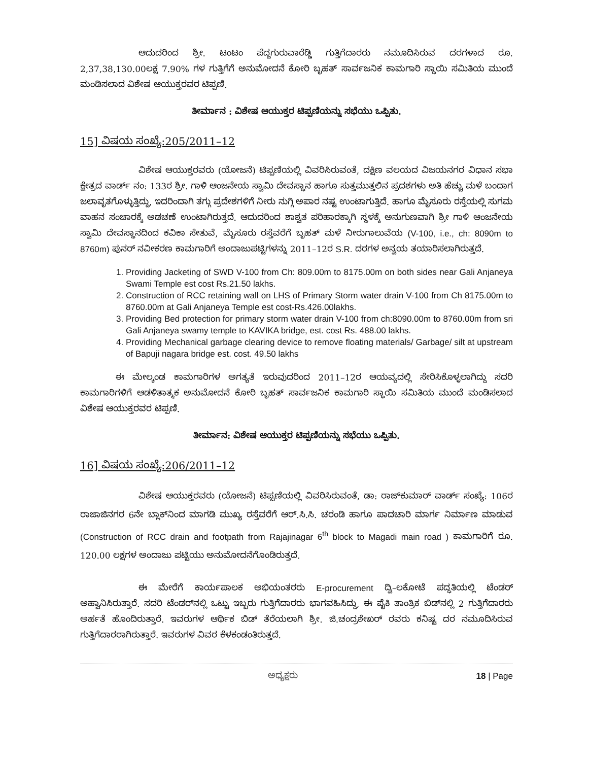ಆದುದರಿಂದ ಶ್ರೀ. ಟಂಟಂ ಪೆದ್ದಗುರುವಾರೆಡ್ಡಿ ಗುತ್ತಿಗೆದಾರರು ನಮೂದಿಸಿರುವ ದರಗಳಾದ ರೂ. 2,37,38,130.00ಲಕ್ಷ 7.90% ಗಳ ಗುತ್ತಿಗೆಗೆ ಅನುಮೋದನೆ ಕೋರಿ ಬೃಹತ್ ಸಾರ್ವಜನಿಕ ಕಾಮಗಾರಿ ಸ್ಥಾಯಿ ಸಮಿತಿಯ ಮುಂದೆ ಮಂಡಿಸಲಾದ ವಿಶೇಷ ಆಯುಕ್ತರವರ ಟಿಪ್ಪಣಿ.
ತೀರ್ಮಾನ : ವಿಶೇಷ ಆಯುಕ್ತರ ಟಿಪ್ಪಣಿಯನ್ನು ಸಭೆಯು ಒಪ್ಪಿತು.
15] ವಿಷಯ ಸಂಖ್ಯೆ:205/2011–12
ವಿಶೇಷ ಆಯುಕ್ತರವರು (ಯೋಜನೆ) ಟಿಪ್ಪಣಿಯಲ್ಲಿ ವಿವರಿಸಿರುವಂತೆ, ದಕ್ಷಿಣ ವಲಯದ ವಿಜಯನಗರ ವಿಧಾನ ಸಭಾ ಕ್ಷೇತ್ರದ ವಾರ್ಡ್ ನಂ: 133ರ ಶ್ರೀ. ಗಾಳಿ ಆಂಜನೇಯ ಸ್ವಾಮಿ ದೇವಸ್ಥಾನ ಹಾಗೂ ಸುತ್ತಮುತ್ತಲಿನ ಪ್ರದಶಗಳು ಅತಿ ಹೆಚ್ಚು ಮಳೆ ಬಂದಾಗ ಜಲಾವೃತಗೊಳ್ಳುತ್ತಿದ್ದು, ಇದರಿಂದಾಗಿ ತಗ್ಗು ಪ್ರದೇಶಗಳಿಗೆ ನೀರು ನುಗ್ಗಿ ಅಪಾರ ನಷ್ಟ ಉಂಟಾಗುತ್ತಿದೆ. ಹಾಗೂ ಮೈಸೂರು ರಸ್ತೆಯಲ್ಲಿ ಸುಗಮ ವಾಹನ ಸಂಚಾರಕ್ಕೆ ಅಡಚಣೆ ಉಂಟಾಗಿರುತ್ತದೆ. ಆದುದರಿಂದ ಶಾಶ್ವತ ಪರಿಹಾರಕ್ಕಾಗಿ ಸ್ಥಳಕ್ಕೆ ಅನುಗುಣವಾಗಿ ಶ್ರೀ ಗಾಳಿ ಆಂಜನೇಯ ಸ್ವಾಮಿ ದೇವಸ್ಥಾನದಿಂದ ಕವಿಕಾ ಸೇತುವೆ, ಮೈಸೂರು ರಸ್ತೆವರೆಗೆ ಬೃಹತ್ ಮಳೆ ನೀರುಗಾಲುವೆಯ (V-100, i.e., ch: 8090m to 8760m) ಪುನರ್ ನವೀಕರಣ ಕಾಮಗಾರಿಗೆ ಅಂದಾಜುಪಟ್ಟಿಗಳನ್ನು 2011–12ರ S.R. ದರಗಳ ಅನ್ವಯ ತಯಾರಿಸಲಾಗಿರುತ್ತದೆ.
1. Providing Jacketing of SWD V-100 from Ch: 809.00m to 8175.00m on both sides near Gali Anjaneya Swami Temple est cost Rs.21.50 lakhs.
2. Construction of RCC retaining wall on LHS of Primary Storm water drain V-100 from Ch 8175.00m to 8760.00m at Gali Anjaneya Temple est cost-Rs.426.00lakhs.
3. Providing Bed protection for primary storm water drain V-100 from ch:8090.00m to 8760.00m from sri Gali Anjaneya swamy temple to KAVIKA bridge, est. cost Rs. 488.00 lakhs.
4. Providing Mechanical garbage clearing device to remove floating materials/ Garbage/ silt at upstream of Bapuji nagara bridge est. cost. 49.50 lakhs
ಈ ಮೇಲ್ಕಂಡ ಕಾಮಗಾರಿಗಳ ಅಗತ್ಯತೆ ಇರುವುದರಿಂದ 2011–12ರ ಆಯವ್ಯದಲ್ಲಿ ಸೇರಿಸಿಕೊಳ್ಳಲಾಗಿದ್ದು ಸದರಿ ಕಾಮಗಾರಿಗಳಿಗೆ ಆಡಳಿತಾತ್ಮಕ ಅನುಮೋದನೆ ಕೋರಿ ಬೃಹತ್ ಸಾರ್ವಜನಿಕ ಕಾಮಗಾರಿ ಸ್ಥಾಯಿ ಸಮಿತಿಯ ಮುಂದೆ ಮಂಡಿಸಲಾದ ವಿಶೇಷ ಆಯುಕ್ತರವರ ಟಿಪ್ಪಣಿ.
ತೀರ್ಮಾನ: ವಿಶೇಷ ಆಯುಕ್ತರ ಟಿಪ್ಪಣಿಯನ್ನು ಸಭೆಯು ಒಪ್ಪಿತು.
16] ವಿಷಯ ಸಂಖ್ಯೆ:206/2011–12
ವಿಶೇಷ ಆಯುಕ್ತರವರು (ಯೋಜನೆ) ಟಿಪ್ಪಣಿಯಲ್ಲಿ ವಿವರಿಸಿರುವಂತೆ, ಡಾ: ರಾಜ್‌ಕುಮಾರ್ ವಾರ್ಡ್ ಸಂಖ್ಯೆ: 106ರ ರಾಜಾಜಿನಗರ 6ನೇ ಬ್ಲಾಕ್‌ನಿಂದ ಮಾಗಡಿ ಮುಖ್ಯ ರಸ್ತೆವರೆಗೆ ಆರ್.ಸಿ.ಸಿ. ಚರಂಡಿ ಹಾಗೂ ಪಾದಚಾರಿ ಮಾರ್ಗ ನಿರ್ಮಾಣ ಮಾಡುವ (Construction of RCC drain and footpath from Rajajinagar 6<sup>th</sup> block to Magadi main road ) ಕಾಮಗಾರಿಗೆ ರೂ. 120.00 ಲಕ್ಷಗಳ ಅಂದಾಜು ಪಟ್ಟಿಯು ಅನುಮೋದನೆಗೊಂಡಿರುತ್ತದೆ.
ಈ ಮೇರೆಗೆ ಕಾರ್ಯಪಾಲಕ ಅಭಿಯಂತರರು E-procurement ದ್ವಿ–ಲಕೋಟೆ ಪದ್ಧತಿಯಲ್ಲಿ ಟೆಂಡರ್ ಅಹ್ವಾನಿಸಿರುತ್ತಾರೆ. ಸದರಿ ಟೆಂಡರ್‌ನಲ್ಲಿ ಒಟ್ಟು ಇಬ್ಬರು ಗುತ್ತಿಗೆದಾರರು ಭಾಗವಹಿಸಿದ್ದು, ಈ ಪೈಕಿ ತಾಂತ್ರಿಕ ಬಿಡ್‌ನಲ್ಲಿ 2 ಗುತ್ತಿಗೆದಾರರು ಅರ್ಹತೆ ಹೊಂದಿರುತ್ತಾರೆ. ಇವರುಗಳ ಆರ್ಥಿಕ ಬಿಡ್ ತೆರೆಯಲಾಗಿ ಶ್ರೀ. ಜಿ.ಚಂದ್ರಶೇಖರ್ ರವರು ಕನಿಷ್ಟ ದರ ನಮೂದಿಸಿರುವ ಗುತ್ತಿಗೆದಾರರಾಗಿರುತ್ತಾರೆ. ಇವರುಗಳ ವಿವರ ಕೆಳಕಂಡಂತಿರುತ್ತದೆ.
ಅಧ್ಯಕ್ಷರು 18 | Page